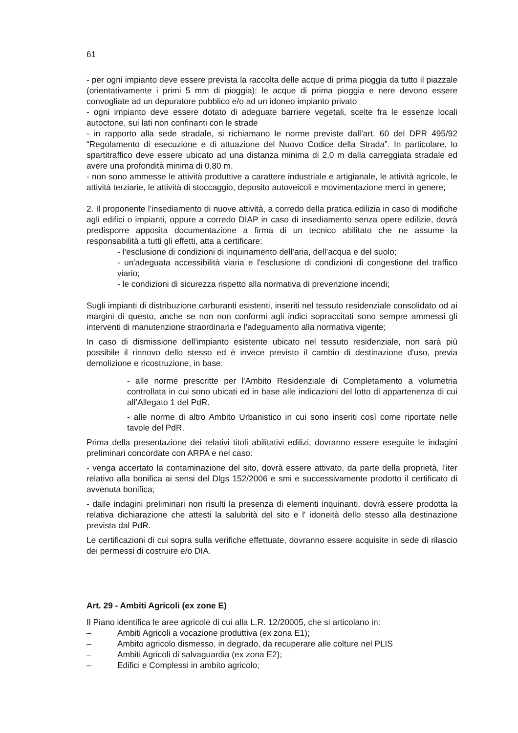61
- per ogni impianto deve essere prevista la raccolta delle acque di prima pioggia da tutto il piazzale (orientativamente i primi 5 mm di pioggia): le acque di prima pioggia e nere devono essere convogliate ad un depuratore pubblico e/o ad un idoneo impianto privato
- ogni impianto deve essere dotato di adeguate barriere vegetali, scelte fra le essenze locali autoctone, sui lati non confinanti con le strade
- in rapporto alla sede stradale, si richiamano le norme previste dall’art. 60 del DPR 495/92 “Regolamento di esecuzione e di attuazione del Nuovo Codice della Strada”. In particolare, lo spartitraffico deve essere ubicato ad una distanza minima di 2,0 m dalla carreggiata stradale ed avere una profondità minima di 0,80 m.
- non sono ammesse le attività produttive a carattere industriale e artigianale, le attività agricole, le attività terziarie, le attività di stoccaggio, deposito autoveicoli e movimentazione merci in genere;
2. Il proponente l'insediamento di nuove attività, a corredo della pratica edilizia in caso di modifiche agli edifici o impianti, oppure a corredo DIAP in caso di insediamento senza opere edilizie, dovrà predisporre apposita documentazione a firma di un tecnico abilitato che ne assume la responsabilità a tutti gli effetti, atta a certificare:
- l’esclusione di condizioni di inquinamento dell’aria, dell’acqua e del suolo;
- un'adeguata accessibilità viaria e l'esclusione di condizioni di congestione del traffico viario;
- le condizioni di sicurezza rispetto alla normativa di prevenzione incendi;
Sugli impianti di distribuzione carburanti esistenti, inseriti nel tessuto residenziale consolidato od ai margini di questo, anche se non non conformi agli indici sopraccitati sono sempre ammessi gli interventi di manutenzione straordinaria e l'adeguamento alla normativa vigente;
In caso di dismissione dell'impianto esistente ubicato nel tessuto residenziale, non sarà più possibile il rinnovo dello stesso ed è invece previsto il cambio di destinazione d'uso, previa demolizione e ricostruzione, in base:
- alle norme prescritte per l'Ambito Residenziale di Completamento a volumetria controllata in cui sono ubicati ed in base alle indicazioni del lotto di appartenenza di cui all’Allegato 1 del PdR.
- alle norme di altro Ambito Urbanistico in cui sono inseriti così come riportate nelle tavole del PdR.
Prima della presentazione dei relativi titoli abilitativi edilizi, dovranno essere eseguite le indagini preliminari concordate con ARPA e nel caso:
- venga accertato la contaminazione del sito, dovrà essere attivato, da parte della proprietà, l'iter relativo alla bonifica ai sensi del Dlgs 152/2006 e smi e successivamente prodotto il certificato di avvenuta bonifica;
- dalle indagini preliminari non risulti la presenza di elementi inquinanti, dovrà essere prodotta la relativa dichiarazione che attesti la salubrità del sito e l' idoneità dello stesso alla destinazione prevista dal PdR.
Le certificazioni di cui sopra sulla verifiche effettuate, dovranno essere acquisite in sede di rilascio dei permessi di costruire e/o DIA.
Art. 29 - Ambiti Agricoli (ex zone E)
Il Piano identifica le aree agricole di cui alla L.R. 12/20005, che si articolano in:
– Ambiti Agricoli a vocazione produttiva (ex zona E1);
– Ambito agricolo dismesso, in degrado, da recuperare alle colture nel PLIS
– Ambiti Agricoli di salvaguardia (ex zona E2);
– Edifici e Complessi in ambito agricolo;